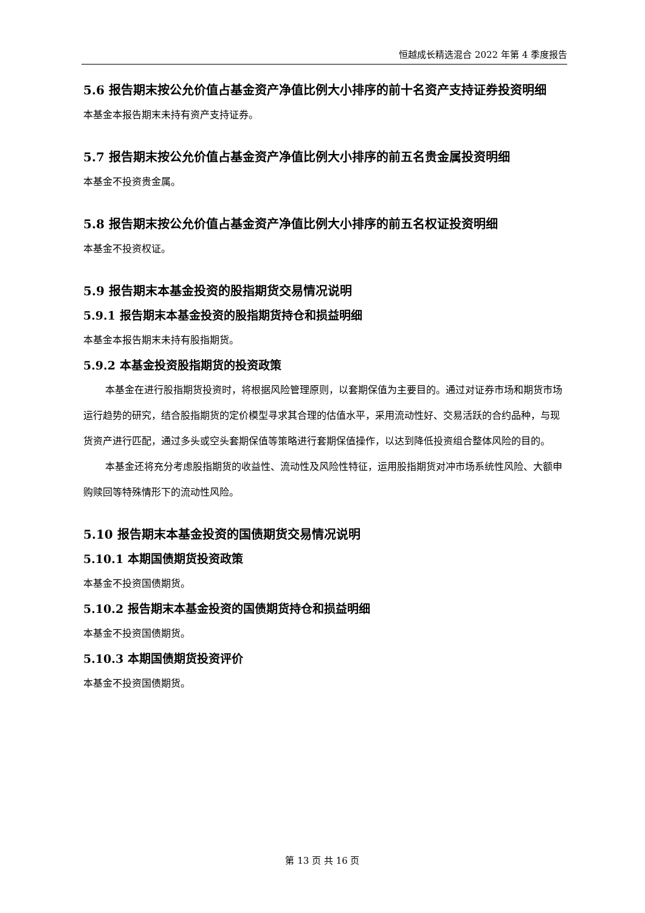恒越成长精选混合 2022 年第 4 季度报告
5.6 报告期末按公允价值占基金资产净值比例大小排序的前十名资产支持证券投资明细
本基金本报告期末未持有资产支持证券。
5.7 报告期末按公允价值占基金资产净值比例大小排序的前五名贵金属投资明细
本基金不投资贵金属。
5.8 报告期末按公允价值占基金资产净值比例大小排序的前五名权证投资明细
本基金不投资权证。
5.9 报告期末本基金投资的股指期货交易情况说明
5.9.1 报告期末本基金投资的股指期货持仓和损益明细
本基金本报告期末未持有股指期货。
5.9.2 本基金投资股指期货的投资政策
本基金在进行股指期货投资时，将根据风险管理原则，以套期保值为主要目的。通过对证券市场和期货市场运行趋势的研究，结合股指期货的定价模型寻求其合理的估值水平，采用流动性好、交易活跃的合约品种，与现货资产进行匹配，通过多头或空头套期保值等策略进行套期保值操作，以达到降低投资组合整体风险的目的。
本基金还将充分考虑股指期货的收益性、流动性及风险性特征，运用股指期货对冲市场系统性风险、大额申购赎回等特殊情形下的流动性风险。
5.10 报告期末本基金投资的国债期货交易情况说明
5.10.1 本期国债期货投资政策
本基金不投资国债期货。
5.10.2 报告期末本基金投资的国债期货持仓和损益明细
本基金不投资国债期货。
5.10.3 本期国债期货投资评价
本基金不投资国债期货。
第 13 页 共 16 页